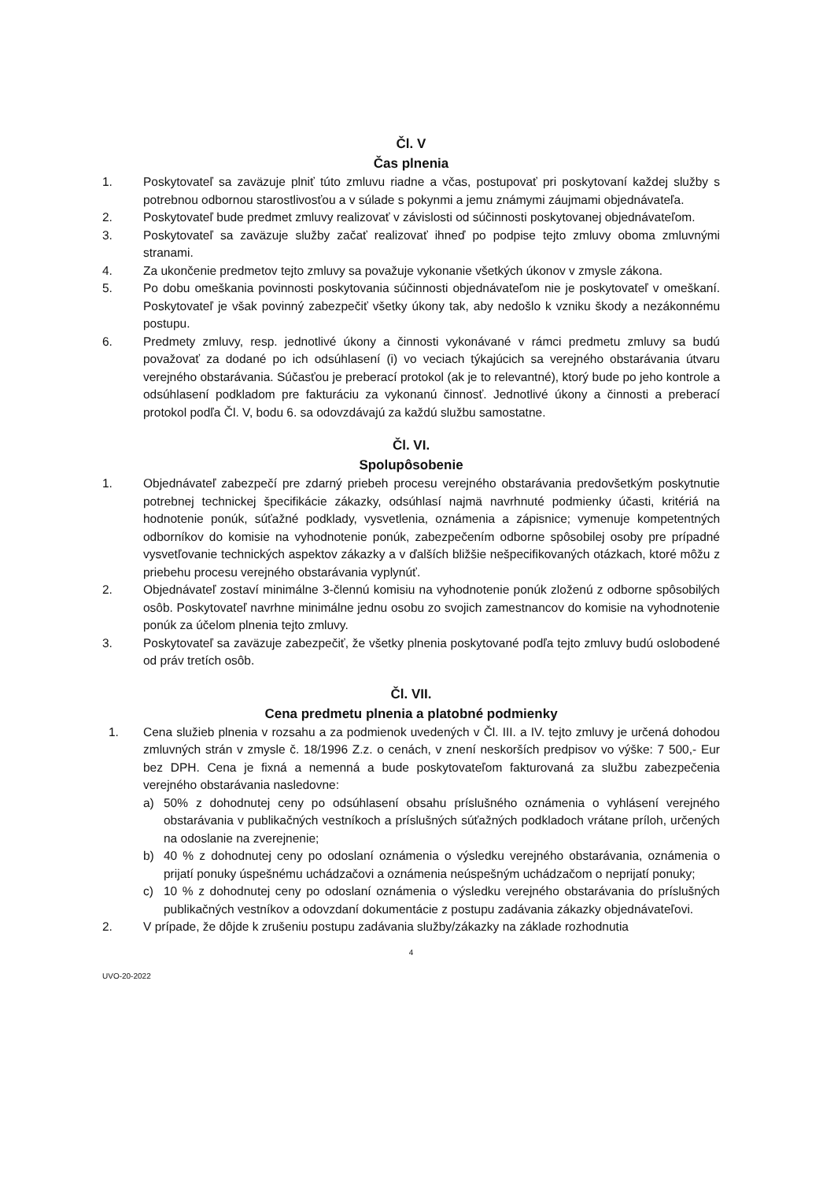Čl. V
Čas plnenia
1. Poskytovateľ sa zaväzuje plniť túto zmluvu riadne a včas, postupovať pri poskytovaní každej služby s potrebnou odbornou starostlivosťou a v súlade s pokynmi a jemu známymi záujmami objednávateľa.
2. Poskytovateľ bude predmet zmluvy realizovať v závislosti od súčinnosti poskytovanej objednávateľom.
3. Poskytovateľ sa zaväzuje služby začať realizovať ihneď po podpise tejto zmluvy oboma zmluvnými stranami.
4. Za ukončenie predmetov tejto zmluvy sa považuje vykonanie všetkých úkonov v zmysle zákona.
5. Po dobu omeškania povinnosti poskytovania súčinnosti objednávateľom nie je poskytovateľ v omeškaní. Poskytovateľ je však povinný zabezpečiť všetky úkony tak, aby nedošlo k vzniku škody a nezákonnému postupu.
6. Predmety zmluvy, resp. jednotlivé úkony a činnosti vykonávané v rámci predmetu zmluvy sa budú považovať za dodané po ich odsúhlasení (i) vo veciach týkajúcich sa verejného obstarávania útvaru verejného obstarávania. Súčasťou je preberací protokol (ak je to relevantné), ktorý bude po jeho kontrole a odsúhlasení podkladom pre fakturáciu za vykonanú činnosť. Jednotlivé úkony a činnosti a preberací protokol podľa Čl. V, bodu 6. sa odovzdávajú za každú službu samostatne.
Čl. VI.
Spolupôsobenie
1. Objednávateľ zabezpečí pre zdarný priebeh procesu verejného obstarávania predovšetkým poskytnutie potrebnej technickej špecifikácie zákazky, odsúhlasí najmä navrhnuté podmienky účasti, kritériá na hodnotenie ponúk, súťažné podklady, vysvetlenia, oznámenia a zápisnice; vymenuje kompetentných odborníkov do komisie na vyhodnotenie ponúk, zabezpečením odborne spôsobilej osoby pre prípadné vysvetľovanie technických aspektov zákazky a v ďalších bližšie nešpecifikovaných otázkach, ktoré môžu z priebehu procesu verejného obstarávania vyplynúť.
2. Objednávateľ zostaví minimálne 3-člennú komisiu na vyhodnotenie ponúk zloženú z odborne spôsobilých osôb. Poskytovateľ navrhne minimálne jednu osobu zo svojich zamestnancov do komisie na vyhodnotenie ponúk za účelom plnenia tejto zmluvy.
3. Poskytovateľ sa zaväzuje zabezpečiť, že všetky plnenia poskytované podľa tejto zmluvy budú oslobodené od práv tretích osôb.
Čl. VII.
Cena predmetu plnenia a platobné podmienky
1. Cena služieb plnenia v rozsahu a za podmienok uvedených v Čl. III. a IV. tejto zmluvy je určená dohodou zmluvných strán v zmysle č. 18/1996 Z.z. o cenách, v znení neskorších predpisov vo výške: 7 500,- Eur bez DPH. Cena je fixná a nemenná a bude poskytovateľom fakturovaná za službu zabezpečenia verejného obstarávania nasledovne:
a) 50% z dohodnutej ceny po odsúhlasení obsahu príslušného oznámenia o vyhlásení verejného obstarávania v publikačných vestníkoch a príslušných súťažných podkladoch vrátane príloh, určených na odoslanie na zverejnenie;
b) 40 % z dohodnutej ceny po odoslaní oznámenia o výsledku verejného obstarávania, oznámenia o prijatí ponuky úspešnému uchádzačovi a oznámenia neúspešným uchádzačom o neprijatí ponuky;
c) 10 % z dohodnutej ceny po odoslaní oznámenia o výsledku verejného obstarávania do príslušných publikačných vestníkov a odovzdaní dokumentácie z postupu zadávania zákazky objednávateľovi.
2. V prípade, že dôjde k zrušeniu postupu zadávania služby/zákazky na základe rozhodnutia
4
UVO-20-2022